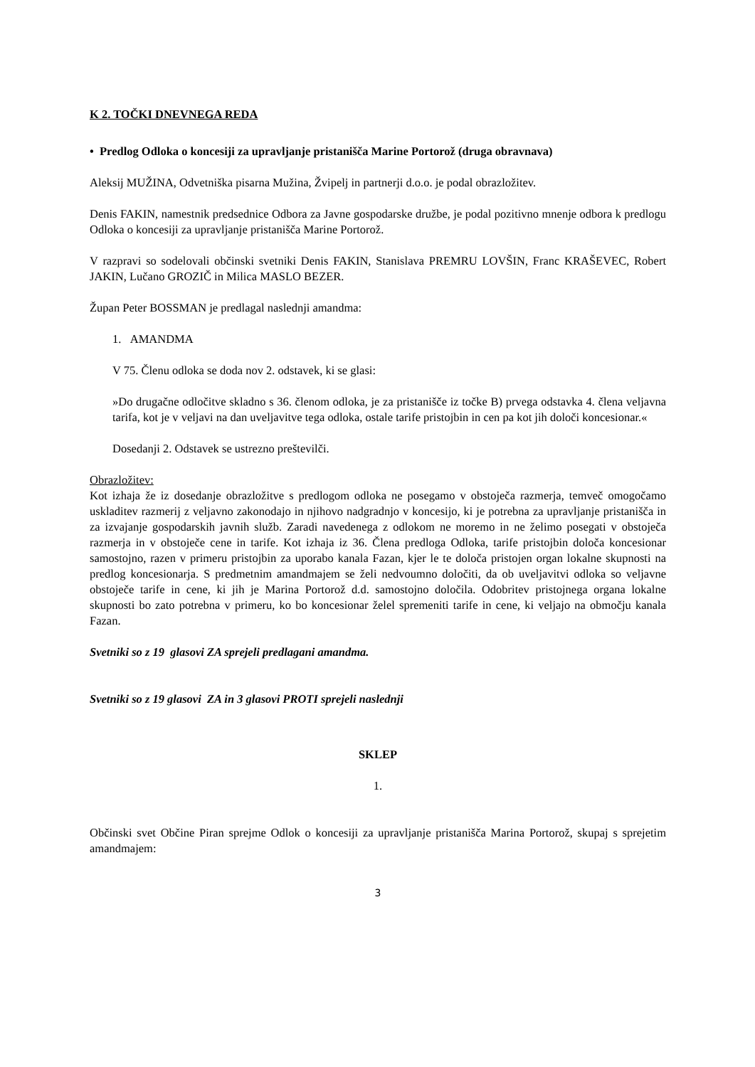K 2. TOČKI DNEVNEGA REDA
• Predlog Odloka o koncesiji za upravljanje pristanišča Marine Portorož (druga obravnava)
Aleksij MUŽINA, Odvetniška pisarna Mužina, Žvipelj in partnerji d.o.o. je podal obrazložitev.
Denis FAKIN, namestnik predsednice Odbora za Javne gospodarske družbe, je podal pozitivno mnenje odbora k predlogu Odloka o koncesiji za upravljanje pristanišča Marine Portorož.
V razpravi so sodelovali občinski svetniki Denis FAKIN, Stanislava PREMRU LOVŠIN, Franc KRAŠEVEC, Robert JAKIN, Lučano GROZIČ in Milica MASLO BEZER.
Župan Peter BOSSMAN je predlagal naslednji amandma:
1. AMANDMA
V 75. Členu odloka se doda nov 2. odstavek, ki se glasi:
»Do drugačne odločitve skladno s 36. členom odloka, je za pristanišče iz točke B) prvega odstavka 4. člena veljavna tarifa, kot je v veljavi na dan uveljavitve tega odloka, ostale tarife pristojbin in cen pa kot jih določi koncesionar.«
Dosedanji 2. Odstavek se ustrezno preštevilči.
Obrazložitev:
Kot izhaja že iz dosedanje obrazložitve s predlogom odloka ne posegamo v obstoječa razmerja, temveč omogočamo uskladitev razmerij z veljavno zakonodajo in njihovo nadgradnjo v koncesijo, ki je potrebna za upravljanje pristanišča in za izvajanje gospodarskih javnih služb. Zaradi navedenega z odlokom ne moremo in ne želimo posegati v obstoječa razmerja in v obstoječe cene in tarife. Kot izhaja iz 36. Člena predloga Odloka, tarife pristojbin določa koncesionar samostojno, razen v primeru pristojbin za uporabo kanala Fazan, kjer le te določa pristojen organ lokalne skupnosti na predlog koncesionarja. S predmetnim amandmajem se želi nedvoumno določiti, da ob uveljavitvi odloka so veljavne obstoječe tarife in cene, ki jih je Marina Portorož d.d. samostojno določila. Odobritev pristojnega organa lokalne skupnosti bo zato potrebna v primeru, ko bo koncesionar želel spremeniti tarife in cene, ki veljajo na območju kanala Fazan.
Svetniki so z 19 glasovi ZA sprejeli predlagani amandma.
Svetniki so z 19 glasovi ZA in 3 glasovi PROTI sprejeli naslednji
SKLEP
1.
Občinski svet Občine Piran sprejme Odlok o koncesiji za upravljanje pristanišča Marina Portorož, skupaj s sprejetim amandmajem:
3